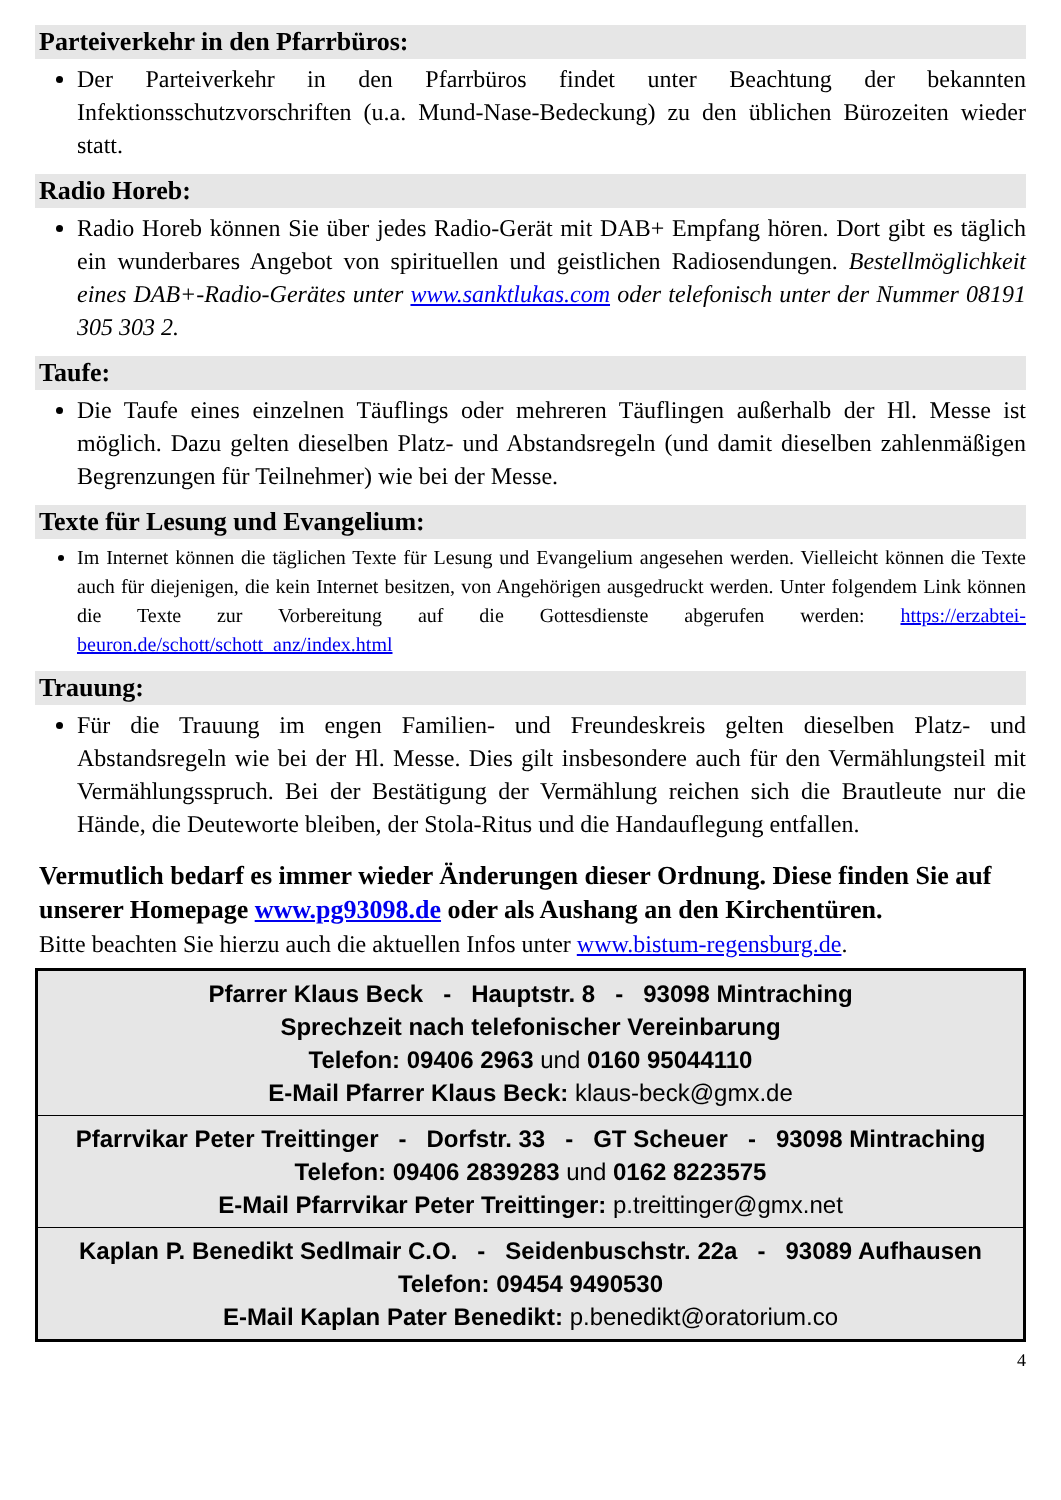Parteiverkehr in den Pfarrbüros:
Der Parteiverkehr in den Pfarrbüros findet unter Beachtung der bekannten Infektionsschutzvorschriften (u.a. Mund-Nase-Bedeckung) zu den üblichen Bürozeiten wieder statt.
Radio Horeb:
Radio Horeb können Sie über jedes Radio-Gerät mit DAB+ Empfang hören. Dort gibt es täglich ein wunderbares Angebot von spirituellen und geistlichen Radiosendungen. Bestellmöglichkeit eines DAB+-Radio-Gerätes unter www.sanktlukas.com oder telefonisch unter der Nummer 08191 305 303 2.
Taufe:
Die Taufe eines einzelnen Täuflings oder mehreren Täuflingen außerhalb der Hl. Messe ist möglich. Dazu gelten dieselben Platz- und Abstandsregeln (und damit dieselben zahlenmäßigen Begrenzungen für Teilnehmer) wie bei der Messe.
Texte für Lesung und Evangelium:
Im Internet können die täglichen Texte für Lesung und Evangelium angesehen werden. Vielleicht können die Texte auch für diejenigen, die kein Internet besitzen, von Angehörigen ausgedruckt werden. Unter folgendem Link können die Texte zur Vorbereitung auf die Gottesdienste abgerufen werden: https://erzabtei-beuron.de/schott/schott_anz/index.html
Trauung:
Für die Trauung im engen Familien- und Freundeskreis gelten dieselben Platz- und Abstandsregeln wie bei der Hl. Messe. Dies gilt insbesondere auch für den Vermählungsteil mit Vermählungsspruch. Bei der Bestätigung der Vermählung reichen sich die Brautleute nur die Hände, die Deuteworte bleiben, der Stola-Ritus und die Handauflegung entfallen.
Vermutlich bedarf es immer wieder Änderungen dieser Ordnung. Diese finden Sie auf unserer Homepage www.pg93098.de oder als Aushang an den Kirchentüren.
Bitte beachten Sie hierzu auch die aktuellen Infos unter www.bistum-regensburg.de.
Pfarrer Klaus Beck - Hauptstr. 8 - 93098 Mintraching
Sprechzeit nach telefonischer Vereinbarung
Telefon: 09406 2963 und 0160 95044110
E-Mail Pfarrer Klaus Beck: klaus-beck@gmx.de
Pfarrvikar Peter Treittinger - Dorfstr. 33 - GT Scheuer - 93098 Mintraching
Telefon: 09406 2839283 und 0162 8223575
E-Mail Pfarrvikar Peter Treittinger: p.treittinger@gmx.net
Kaplan P. Benedikt Sedlmair C.O. - Seidenbuschstr. 22a - 93089 Aufhausen
Telefon: 09454 9490530
E-Mail Kaplan Pater Benedikt: p.benedikt@oratorium.co
4